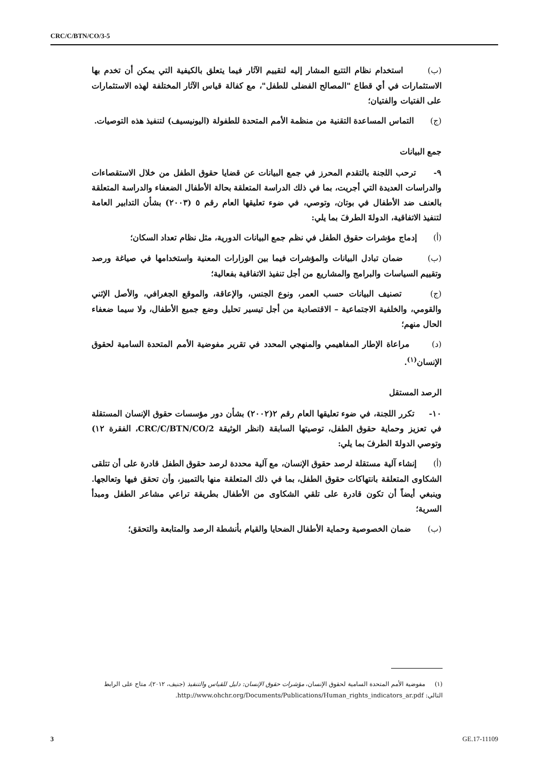CRC/C/BTN/CO/3-5
(ب) استخدام نظام التتبع المشار إليه لتقييم الآثار فيما يتعلق بالكيفية التي يمكن أن تخدم بها الاستثمارات في أي قطاع "المصالح الفضلى للطفل"، مع كفالة قياس الآثار المختلفة لهذه الاستثمارات على الفتيات والفتيان؛
(ج) التماس المساعدة التقنية من منظمة الأمم المتحدة للطفولة (اليونيسيف) لتنفيذ هذه التوصيات.
جمع البيانات
٩- ترحب اللجنة بالتقدم المحرز في جمع البيانات عن قضايا حقوق الطفل من خلال الاستقصاءات والدراسات العديدة التي أجريت، بما في ذلك الدراسة المتعلقة بحالة الأطفال الضعفاء والدراسة المتعلقة بالعنف ضد الأطفال في بوتان، وتوصي، في ضوء تعليقها العام رقم ٥ (٢٠٠٣) بشأن التدابير العامة لتنفيذ الاتفاقية، الدولةَ الطرفَ بما يلي:
(أ) إدماج مؤشرات حقوق الطفل في نظم جمع البيانات الدورية، مثل نظام تعداد السكان؛
(ب) ضمان تبادل البيانات والمؤشرات فيما بين الوزارات المعنية واستخدامها في صياغة ورصد وتقييم السياسات والبرامج والمشاريع من أجل تنفيذ الاتفاقية بفعالية؛
(ج) تصنيف البيانات حسب العمر، ونوع الجنس، والإعاقة، والموقع الجغرافي، والأصل الإثني والقومي، والخلفية الاجتماعية – الاقتصادية من أجل تيسير تحليل وضع جميع الأطفال، ولا سيما ضعفاء الحال منهم؛
(د) مراعاة الإطار المفاهيمي والمنهجي المحدد في تقرير مفوضية الأمم المتحدة السامية لحقوق الإنسان<sup>(١)</sup>.
الرصد المستقل
١٠- تكرر اللجنة، في ضوء تعليقها العام رقم ٢(٢٠٠٢) بشأن دور مؤسسات حقوق الإنسان المستقلة في تعزيز وحماية حقوق الطفل، توصيتها السابقة (انظر الوثيقة CRC/C/BTN/CO/2، الفقرة ١٢) وتوصي الدولةَ الطرفَ بما يلي:
(أ) إنشاء آلية مستقلة لرصد حقوق الإنسان، مع آلية محددة لرصد حقوق الطفل قادرة على أن تتلقى الشكاوى المتعلقة بانتهاكات حقوق الطفل، بما في ذلك المتعلقة منها بالتمييز، وأن تحقق فيها وتعالجها. وينبغي أيضاً أن تكون قادرة على تلقي الشكاوى من الأطفال بطريقة تراعي مشاعر الطفل ومبدأ السرية؛
(ب) ضمان الخصوصية وحماية الأطفال الضحايا والقيام بأنشطة الرصد والمتابعة والتحقق؛
(١) مفوضية الأمم المتحدة السامية لحقوق الإنسان، مؤشرات حقوق الإنسان: دليل للقياس والتنفيذ (جنيف، ٢٠١٢)، متاح على الرابط التالي: http://www.ohchr.org/Documents/Publications/Human_rights_indicators_ar.pdf.
3 GE.17-11109